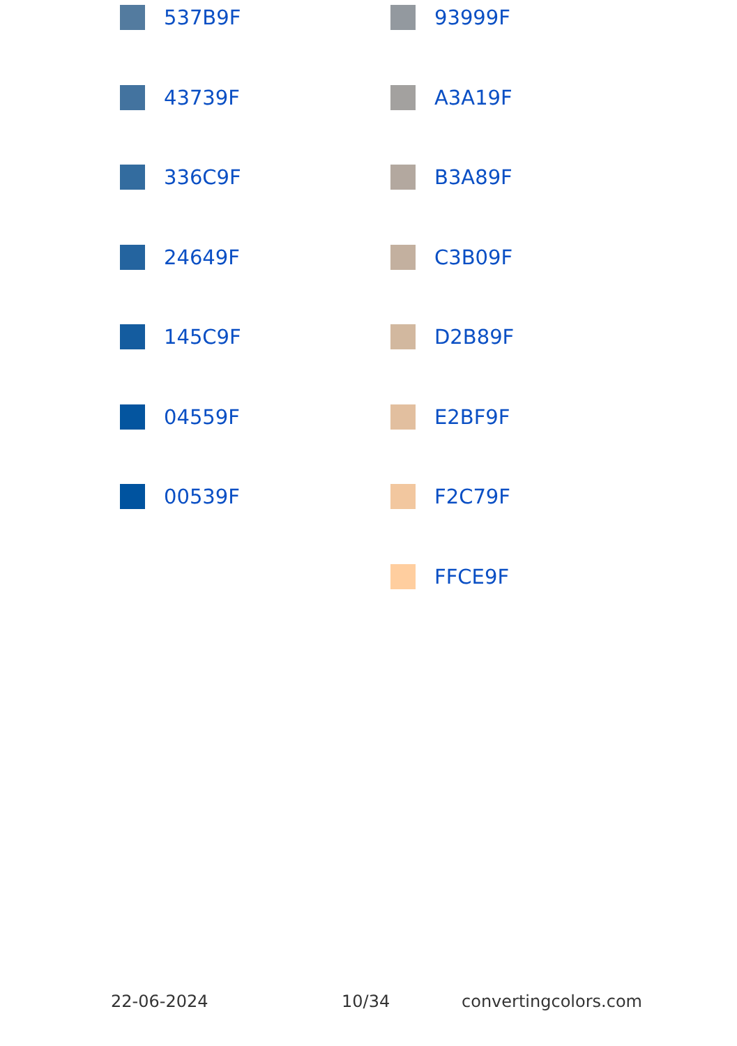537B9F
43739F
336C9F
24649F
145C9F
04559F
00539F
93999F
A3A19F
B3A89F
C3B09F
D2B89F
E2BF9F
F2C79F
FFCE9F
22-06-2024 10/34 convertingcolors.com